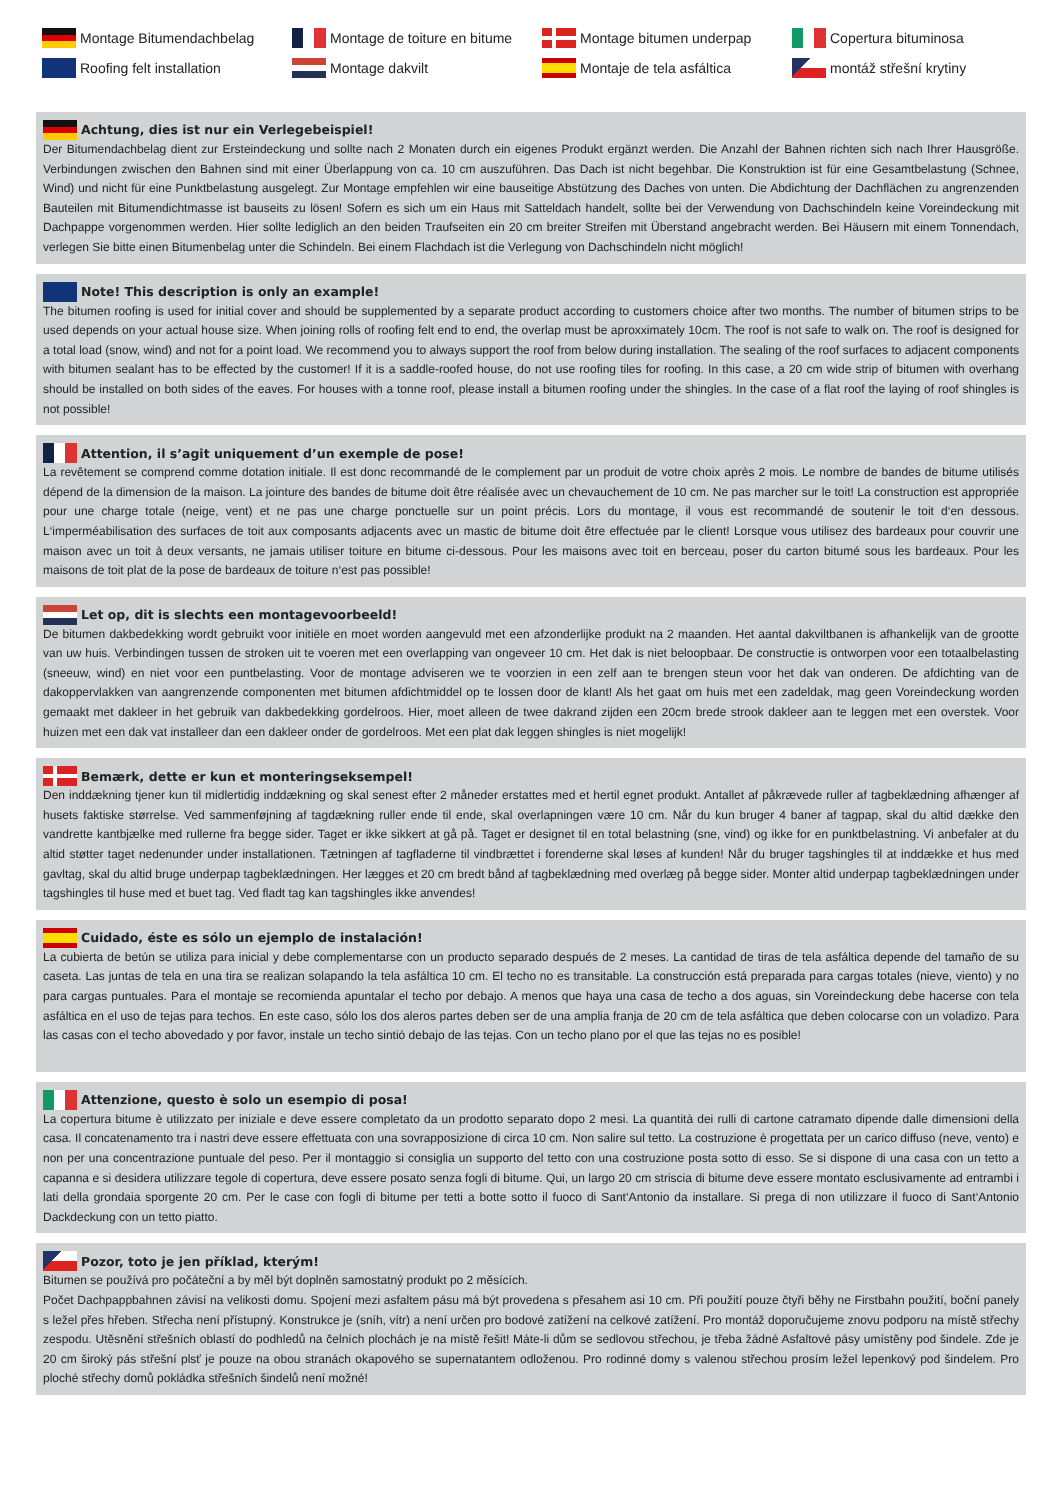Montage Bitumendachbelag
Montage de toiture en bitume
Montage bitumen underpap
Copertura bituminosa
Roofing felt installation
Montage dakvilt
Montaje de tela asfáltica
montáž střešní krytiny
Achtung, dies ist nur ein Verlegebeispiel!
Der Bitumendachbelag dient zur Ersteindeckung und sollte nach 2 Monaten durch ein eigenes Produkt ergänzt werden. Die Anzahl der Bahnen richten sich nach Ihrer Hausgröße. Verbindungen zwischen den Bahnen sind mit einer Überlappung von ca. 10 cm auszuführen. Das Dach ist nicht begehbar. Die Konstruktion ist für eine Gesamtbelastung (Schnee, Wind) und nicht für eine Punktbelastung ausgelegt. Zur Montage empfehlen wir eine bauseitige Abstützung des Daches von unten. Die Abdichtung der Dachflächen zu angrenzenden Bauteilen mit Bitumendichtmasse ist bauseits zu lösen! Sofern es sich um ein Haus mit Satteldach handelt, sollte bei der Verwendung von Dachschindeln keine Voreindeckung mit Dachpappe vorgenommen werden. Hier sollte lediglich an den beiden Traufseiten ein 20 cm breiter Streifen mit Überstand angebracht werden. Bei Häusern mit einem Tonnendach, verlegen Sie bitte einen Bitumenbelag unter die Schindeln. Bei einem Flachdach ist die Verlegung von Dachschindeln nicht möglich!
Note! This description is only an example!
The bitumen roofing is used for initial cover and should be supplemented by a separate product according to customers choice after two months. The number of bitumen strips to be used depends on your actual house size. When joining rolls of roofing felt end to end, the overlap must be aproxximately 10cm. The roof is not safe to walk on. The roof is designed for a total load (snow, wind) and not for a point load. We recommend you to always support the roof from below during installation. The sealing of the roof surfaces to adjacent components with bitumen sealant has to be effected by the customer! If it is a saddle-roofed house, do not use roofing tiles for roofing. In this case, a 20 cm wide strip of bitumen with overhang should be installed on both sides of the eaves. For houses with a tonne roof, please install a bitumen roofing under the shingles. In the case of a flat roof the laying of roof shingles is not possible!
Attention, il s’agit uniquement d’un exemple de pose!
La revêtement se comprend comme dotation initiale. Il est donc recommandé de le complement par un produit de votre choix après 2 mois. Le nombre de bandes de bitume utilisés dépend de la dimension de la maison. La jointure des bandes de bitume doit être réalisée avec un chevauchement de 10 cm. Ne pas marcher sur le toit! La construction est appropriée pour une charge totale (neige, vent) et ne pas une charge ponctuelle sur un point précis. Lors du montage, il vous est recommandé de soutenir le toit d‘en dessous. L‘imperméabilisation des surfaces de toit aux composants adjacents avec un mastic de bitume doit être effectuée par le client! Lorsque vous utilisez des bardeaux pour couvrir une maison avec un toit à deux versants, ne jamais utiliser toiture en bitume ci-dessous. Pour les maisons avec toit en berceau, poser du carton bitumé sous les bardeaux. Pour les maisons de toit plat de la pose de bardeaux de toiture n‘est pas possible!
Let op, dit is slechts een montagevoorbeeld!
De bitumen dakbedekking wordt gebruikt voor initiële en moet worden aangevuld met een afzonderlijke produkt na 2 maanden. Het aantal dakviltbanen is afhankelijk van de grootte van uw huis. Verbindingen tussen de stroken uit te voeren met een overlapping van ongeveer 10 cm. Het dak is niet beloopbaar. De constructie is ontworpen voor een totaalbelasting (sneeuw, wind) en niet voor een puntbelasting. Voor de montage adviseren we te voorzien in een zelf aan te brengen steun voor het dak van onderen. De afdichting van de dakoppervlakken van aangrenzende componenten met bitumen afdichtmiddel op te lossen door de klant! Als het gaat om huis met een zadeldak, mag geen Voreindeckung worden gemaakt met dakleer in het gebruik van dakbedekking gordelroos. Hier, moet alleen de twee dakrand zijden een 20cm brede strook dakleer aan te leggen met een overstek. Voor huizen met een dak vat installeer dan een dakleer onder de gordelroos. Met een plat dak leggen shingles is niet mogelijk!
Bemærk, dette er kun et monteringseksempel!
Den inddækning tjener kun til midlertidig inddækning og skal senest efter 2 måneder erstattes med et hertil egnet produkt. Antallet af påkrævede ruller af tagbeklædning afhænger af husets faktiske størrelse. Ved sammenføjning af tagdækning ruller ende til ende, skal overlapningen være 10 cm. Når du kun bruger 4 baner af tagpap, skal du altid dække den vandrette kantbjælke med rullerne fra begge sider. Taget er ikke sikkert at gå på. Taget er designet til en total belastning (sne, vind) og ikke for en punktbelastning. Vi anbefaler at du altid støtter taget nedenunder under installationen. Tætningen af tagfladerne til vindbrættet i forenderne skal løses af kunden! Når du bruger tagshingles til at inddække et hus med gavltag, skal du altid bruge underpap tagbeklædningen. Her lægges et 20 cm bredt bånd af tagbeklædning med overlæg på begge sider. Monter altid underpap tagbeklædningen under tagshingles til huse med et buet tag. Ved fladt tag kan tagshingles ikke anvendes!
Cuidado, éste es sólo un ejemplo de instalación!
La cubierta de betún se utiliza para inicial y debe complementarse con un producto separado después de 2 meses. La cantidad de tiras de tela asfáltica depende del tamaño de su caseta. Las juntas de tela en una tira se realizan solapando la tela asfáltica 10 cm. El techo no es transitable. La construcción está preparada para cargas totales (nieve, viento) y no para cargas puntuales. Para el montaje se recomienda apuntalar el techo por debajo. A menos que haya una casa de techo a dos aguas, sin Voreindeckung debe hacerse con tela asfáltica en el uso de tejas para techos. En este caso, sólo los dos aleros partes deben ser de una amplia franja de 20 cm de tela asfáltica que deben colocarse con un voladizo. Para las casas con el techo abovedado y por favor, instale un techo sintió debajo de las tejas. Con un techo plano por el que las tejas no es posible!
Attenzione, questo è solo un esempio di posa!
La copertura bitume è utilizzato per iniziale e deve essere completato da un prodotto separato dopo 2 mesi. La quantità dei rulli di cartone catramato dipende dalle dimensioni della casa. Il concatenamento tra i nastri deve essere effettuata con una sovrapposizione di circa 10 cm. Non salire sul tetto. La costruzione è progettata per un carico diffuso (neve, vento) e non per una concentrazione puntuale del peso. Per il montaggio si consiglia un supporto del tetto con una costruzione posta sotto di esso. Se si dispone di una casa con un tetto a capanna e si desidera utilizzare tegole di copertura, deve essere posato senza fogli di bitume. Qui, un largo 20 cm striscia di bitume deve essere montato esclusivamente ad entrambi i lati della grondaia sporgente 20 cm. Per le case con fogli di bitume per tetti a botte sotto il fuoco di Sant‘Antonio da installare. Si prega di non utilizzare il fuoco di Sant‘Antonio Dackdeckung con un tetto piatto.
Pozor, toto je jen příklad, kterým!
Bitumen se používá pro počáteční a by měl být doplněn samostatný produkt po 2 měsících.
Počet Dachpappbahnen závisí na velikosti domu. Spojení mezi asfaltem pásu má být provedena s přesahem asi 10 cm. Při použití pouze čtyři běhy ne Firstbahn použití, boční panely s ležel přes hřeben. Střecha není přístupný. Konstrukce je (sníh, vítr) a není určen pro bodové zatížení na celkové zatížení. Pro montáž doporučujeme znovu podporu na místě střechy zespodu. Utěsnění střešních oblastí do podhledů na čelních plochách je na místě řešit! Máte-li dům se sedlovou střechou, je třeba žádné Asfaltové pásy umístěny pod šindele. Zde je 20 cm široký pás střešní plsť je pouze na obou stranách okapového se supernatantem odloženou. Pro rodinné domy s valenou střechou prosím ležel lepenkový pod šindelem. Pro ploché střechy domů pokládka střešních šindelů není možné!